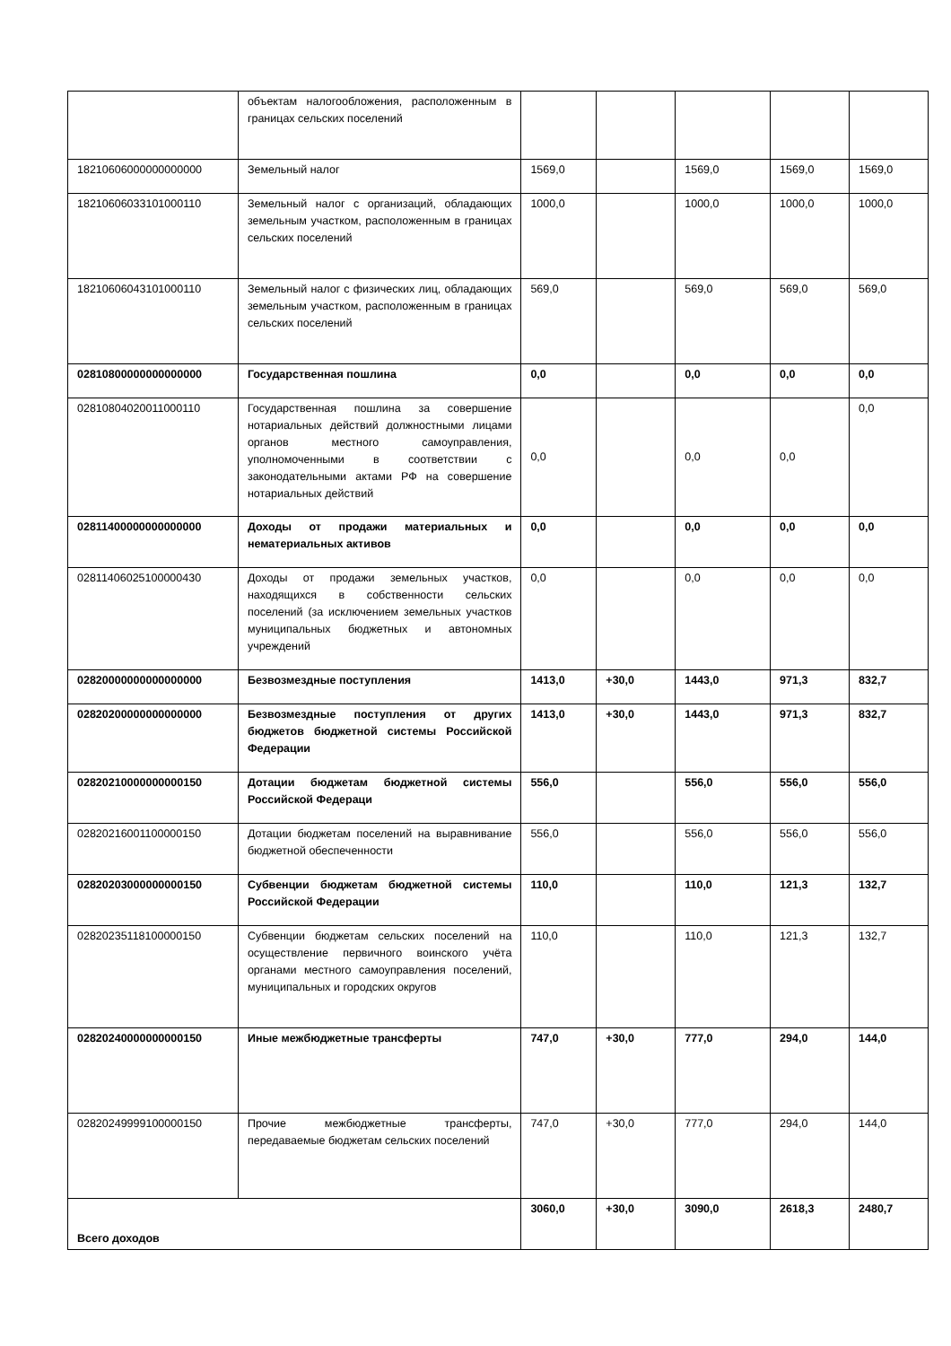| | объектам налогообложения, расположенным в границах сельских поселений | | | | | |
| 18210606000000000000 | Земельный налог | 1569,0 | | 1569,0 | 1569,0 | 1569,0 |
| 18210606033101000110 | Земельный налог с организаций, обладающих земельным участком, расположенным в границах сельских поселений | 1000,0 | | 1000,0 | 1000,0 | 1000,0 |
| 18210606043101000110 | Земельный налог с физических лиц, обладающих земельным участком, расположенным в границах сельских поселений | 569,0 | | 569,0 | 569,0 | 569,0 |
| 02810800000000000000 | Государственная пошлина | 0,0 | | 0,0 | 0,0 | 0,0 |
| 02810804020011000110 | Государственная пошлина за совершение нотариальных действий должностными лицами органов местного самоуправления, уполномоченными в соответствии с законодательными актами РФ на совершение нотариальных действий | 0,0 | | 0,0 | 0,0 | 0,0 |
| 02811400000000000000 | Доходы от продажи материальных и нематериальных активов | 0,0 | | 0,0 | 0,0 | 0,0 |
| 02811406025100000430 | Доходы от продажи земельных участков, находящихся в собственности сельских поселений (за исключением земельных участков муниципальных бюджетных и автономных учреждений | 0,0 | | 0,0 | 0,0 | 0,0 |
| 02820000000000000000 | Безвозмездные поступления | 1413,0 | +30,0 | 1443,0 | 971,3 | 832,7 |
| 02820200000000000000 | Безвозмездные поступления от других бюджетов бюджетной системы Российской Федерации | 1413,0 | +30,0 | 1443,0 | 971,3 | 832,7 |
| 02820210000000000150 | Дотации бюджетам бюджетной системы Российской Федераци | 556,0 | | 556,0 | 556,0 | 556,0 |
| 02820216001100000150 | Дотации бюджетам поселений на выравнивание бюджетной обеспеченности | 556,0 | | 556,0 | 556,0 | 556,0 |
| 02820203000000000150 | Субвенции бюджетам бюджетной системы Российской Федерации | 110,0 | | 110,0 | 121,3 | 132,7 |
| 02820235118100000150 | Субвенции бюджетам сельских поселений на осуществление первичного воинского учёта органами местного самоуправления поселений, муниципальных и городских округов | 110,0 | | 110,0 | 121,3 | 132,7 |
| 02820240000000000150 | Иные межбюджетные трансферты | 747,0 | +30,0 | 777,0 | 294,0 | 144,0 |
| 02820249999100000150 | Прочие межбюджетные трансферты, передаваемые бюджетам сельских поселений | 747,0 | +30,0 | 777,0 | 294,0 | 144,0 |
| Всего доходов | | 3060,0 | +30,0 | 3090,0 | 2618,3 | 2480,7 |